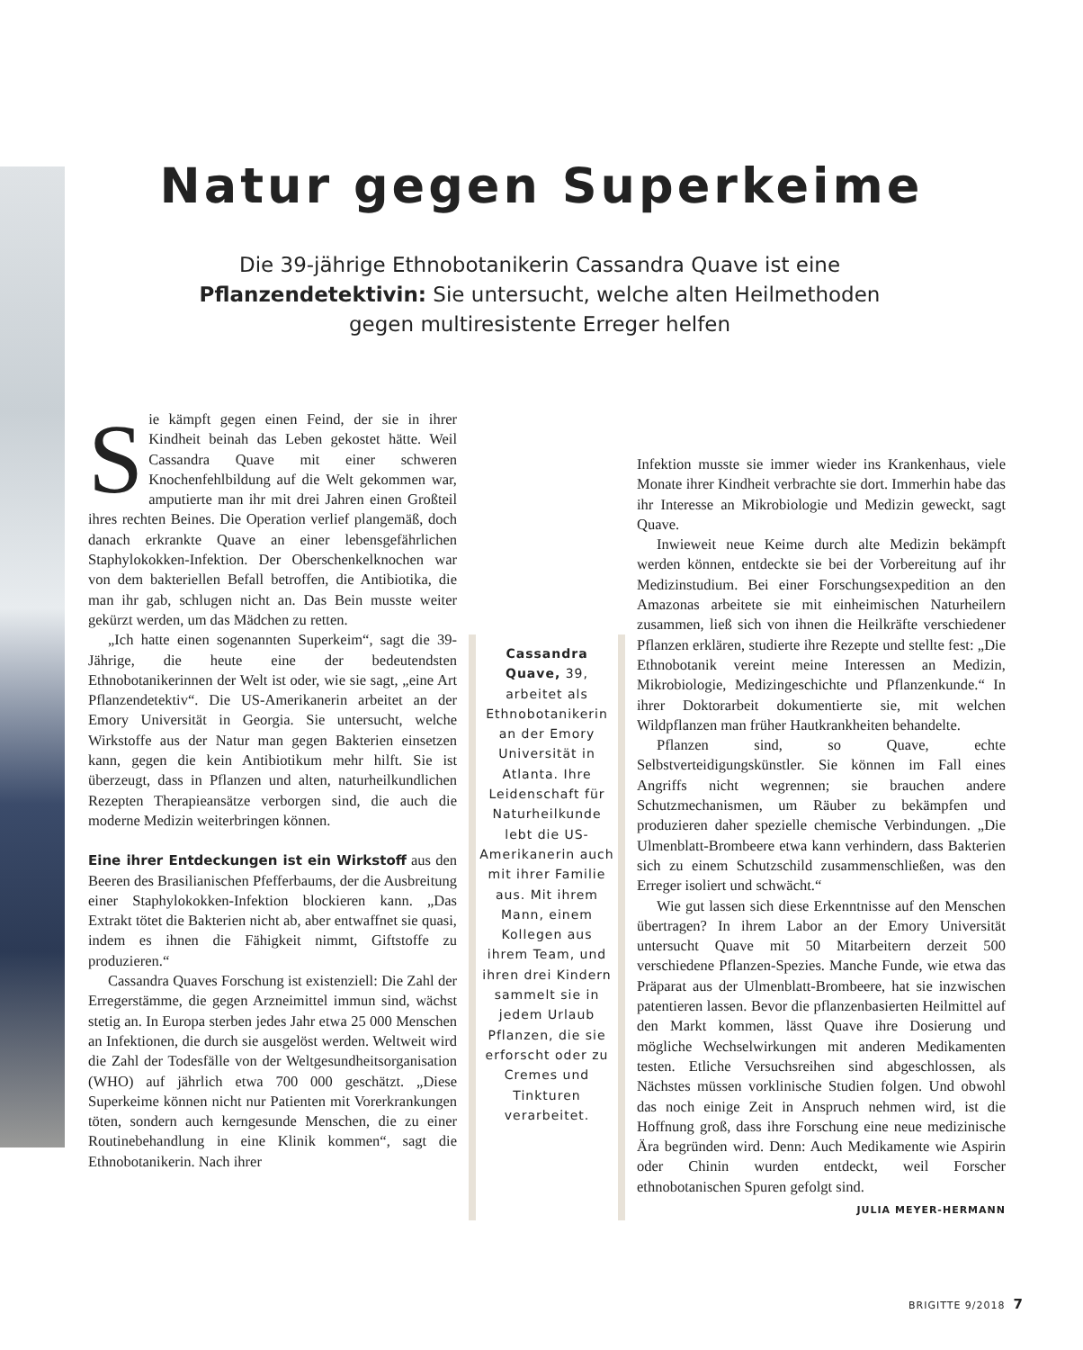Natur gegen Superkeime
Die 39-jährige Ethnobotanikerin Cassandra Quave ist eine Pflanzendetektivin: Sie untersucht, welche alten Heilmethoden gegen multiresistente Erreger helfen
Sie kämpft gegen einen Feind, der sie in ihrer Kindheit beinah das Leben gekostet hätte. Weil Cassandra Quave mit einer schweren Knochenfehlbildung auf die Welt gekommen war, amputierte man ihr mit drei Jahren einen Großteil ihres rechten Beines. Die Operation verlief plangemäß, doch danach erkrankte Quave an einer lebensgefährlichen Staphylokokken-Infektion. Der Oberschenkelknochen war von dem bakteriellen Befall betroffen, die Antibiotika, die man ihr gab, schlugen nicht an. Das Bein musste weiter gekürzt werden, um das Mädchen zu retten.
„Ich hatte einen sogenannten Superkeim“, sagt die 39-Jährige, die heute eine der bedeutendsten Ethnobotanikerinnen der Welt ist oder, wie sie sagt, „eine Art Pflanzendetektiv“. Die US-Amerikanerin arbeitet an der Emory Universität in Georgia. Sie untersucht, welche Wirkstoffe aus der Natur man gegen Bakterien einsetzen kann, gegen die kein Antibiotikum mehr hilft. Sie ist überzeugt, dass in Pflanzen und alten, naturheilkundlichen Rezepten Therapieansätze verborgen sind, die auch die moderne Medizin weiterbringen können.
Eine ihrer Entdeckungen ist ein Wirkstoff aus den Beeren des Brasilianischen Pfefferbaums, der die Ausbreitung einer Staphylokokken-Infektion blockieren kann. „Das Extrakt tötet die Bakterien nicht ab, aber entwaffnet sie quasi, indem es ihnen die Fähigkeit nimmt, Giftstoffe zu produzieren.“
Cassandra Quaves Forschung ist existenziell: Die Zahl der Erregerstämme, die gegen Arzneimittel immun sind, wächst stetig an. In Europa sterben jedes Jahr etwa 25 000 Menschen an Infektionen, die durch sie ausgelöst werden. Weltweit wird die Zahl der Todesfälle von der Weltgesundheitsorganisation (WHO) auf jährlich etwa 700 000 geschätzt. „Diese Superkeime können nicht nur Patienten mit Vorerkrankungen töten, sondern auch kerngesunde Menschen, die zu einer Routinebehandlung in eine Klinik kommen“, sagt die Ethnobotanikerin. Nach ihrer
Cassandra Quave, 39, arbeitet als Ethnobotanikerin an der Emory Universität in Atlanta. Ihre Leidenschaft für Naturheilkunde lebt die US-Amerikanerin auch mit ihrer Familie aus. Mit ihrem Mann, einem Kollegen aus ihrem Team, und ihren drei Kindern sammelt sie in jedem Urlaub Pflanzen, die sie erforscht oder zu Cremes und Tinkturen verarbeitet.
Infektion musste sie immer wieder ins Krankenhaus, viele Monate ihrer Kindheit verbrachte sie dort. Immerhin habe das ihr Interesse an Mikrobiologie und Medizin geweckt, sagt Quave.
Inwieweit neue Keime durch alte Medizin bekämpft werden können, entdeckte sie bei der Vorbereitung auf ihr Medizinstudium. Bei einer Forschungsexpedition an den Amazonas arbeitete sie mit einheimischen Naturheilern zusammen, ließ sich von ihnen die Heilkräfte verschiedener Pflanzen erklären, studierte ihre Rezepte und stellte fest: „Die Ethnobotanik vereint meine Interessen an Medizin, Mikrobiologie, Medizingeschichte und Pflanzenkunde.“ In ihrer Doktorarbeit dokumentierte sie, mit welchen Wildpflanzen man früher Hautkrankheiten behandelte.
Pflanzen sind, so Quave, echte Selbstverteidigungskünstler. Sie können im Fall eines Angriffs nicht wegrennen; sie brauchen andere Schutzmechanismen, um Räuber zu bekämpfen und produzieren daher spezielle chemische Verbindungen. „Die Ulmenblatt-Brombeere etwa kann verhindern, dass Bakterien sich zu einem Schutzschild zusammenschließen, was den Erreger isoliert und schwächt.“
Wie gut lassen sich diese Erkenntnisse auf den Menschen übertragen? In ihrem Labor an der Emory Universität untersucht Quave mit 50 Mitarbeitern derzeit 500 verschiedene Pflanzen-Spezies. Manche Funde, wie etwa das Präparat aus der Ulmenblatt-Brombeere, hat sie inzwischen patentieren lassen. Bevor die pflanzenbasierten Heilmittel auf den Markt kommen, lässt Quave ihre Dosierung und mögliche Wechselwirkungen mit anderen Medikamenten testen. Etliche Versuchsreihen sind abgeschlossen, als Nächstes müssen vorklinische Studien folgen. Und obwohl das noch einige Zeit in Anspruch nehmen wird, ist die Hoffnung groß, dass ihre Forschung eine neue medizinische Ära begründen wird. Denn: Auch Medikamente wie Aspirin oder Chinin wurden entdeckt, weil Forscher ethnobotanischen Spuren gefolgt sind. JULIA MEYER-HERMANN
BRIGITTE 9/2018 7